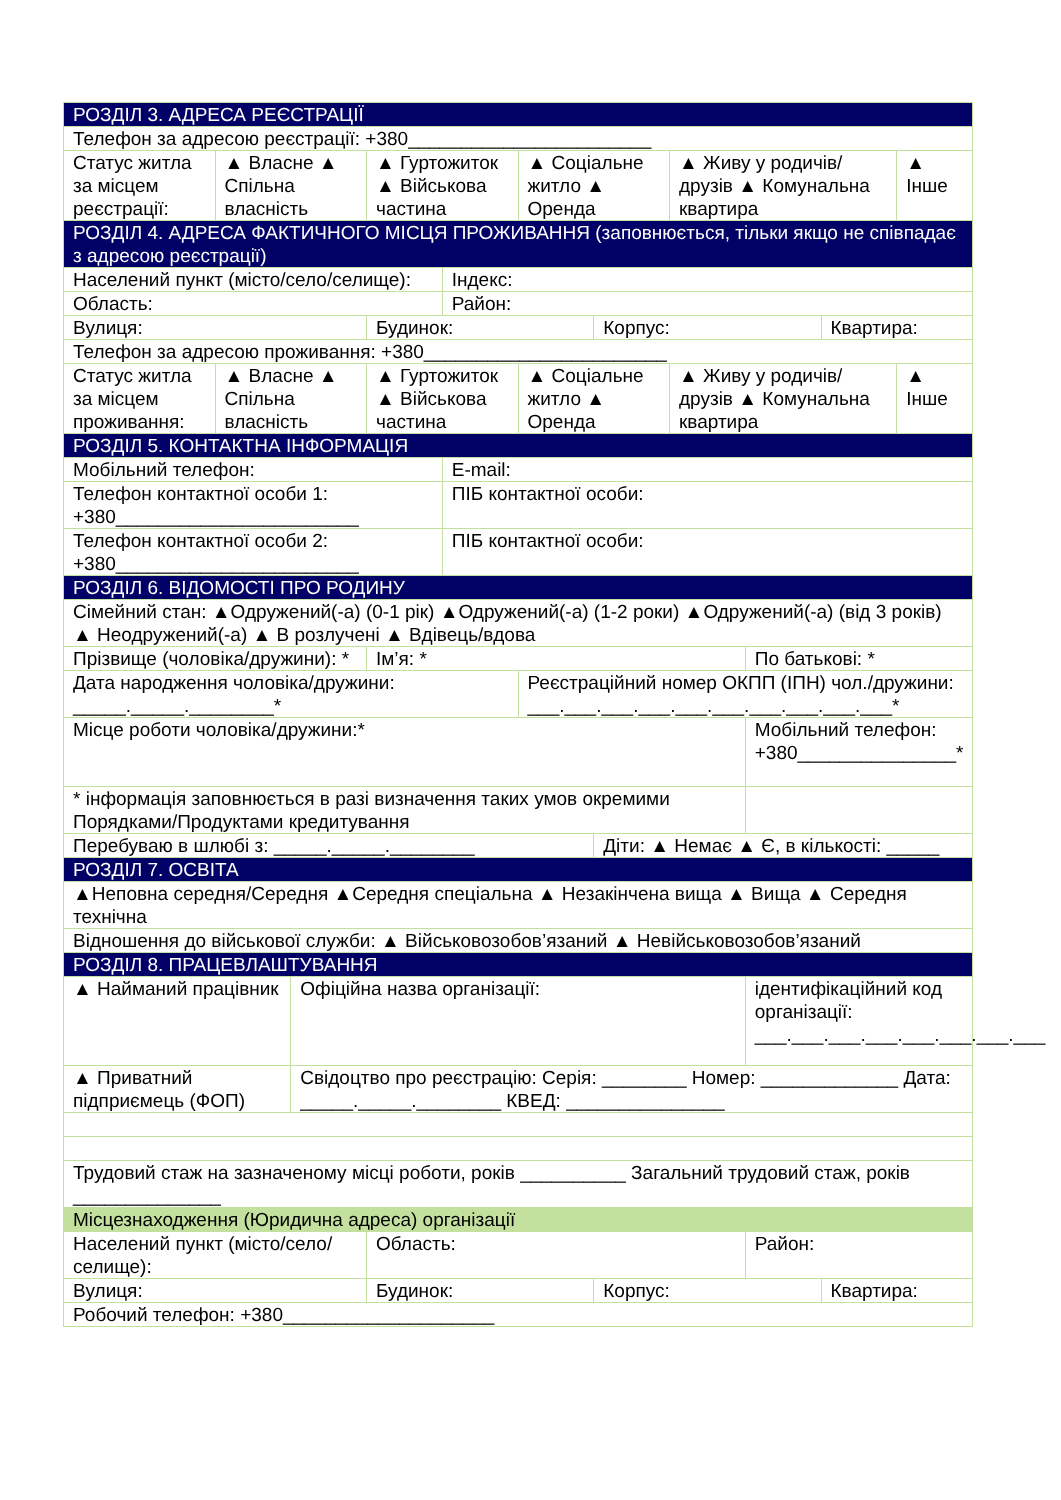| РОЗДІЛ 3. АДРЕСА РЕЄСТРАЦІЇ | | | | | | | | | | |
| --- | --- | --- | --- | --- | --- | --- | --- | --- | --- | --- |
| Телефон за адресою реєстрації: +380_______________________ | | | | | | | | | | |
| Статус житла за місцем реєстрації: | ▲ Власне ▲ Спільна власність | | ▲ Гуртожиток ▲ Військова частина | | ▲ Соціальне житло ▲ Оренда | | ▲ Живу у родичів/друзів ▲ Комунальна квартира | | | ▲ Інше |
| РОЗДІЛ 4. АДРЕСА ФАКТИЧНОГО МІСЦЯ ПРОЖИВАННЯ (заповнюється, тільки якщо не співпадає з адресою реєстрації) | | | | | | | | | | |
| Населений пункт (місто/село/селище): | | | | Індекс: | | | | | | |
| Область: | | | | Район: | | | | | | |
| Вулиця: | | | Будинок: | | | Корпус: | | | Квартира: | |
| Телефон за адресою проживання: +380_______________________ | | | | | | | | | | |
| Статус житла за місцем проживання: | ▲ Власне ▲ Спільна власність | | ▲ Гуртожиток ▲ Військова частина | | ▲ Соціальне житло ▲ Оренда | | ▲ Живу у родичів/друзів ▲ Комунальна квартира | | | ▲ Інше |
| РОЗДІЛ 5. КОНТАКТНА ІНФОРМАЦІЯ | | | | | | | | | | |
| Мобільний телефон: | | | | E-mail: | | | | | | |
| Телефон контактної особи 1: +380_______________________ | | | | ПІБ контактної особи: | | | | | | |
| Телефон контактної особи 2: +380_______________________ | | | | ПІБ контактної особи: | | | | | | |
| РОЗДІЛ 6. ВІДОМОСТІ ПРО РОДИНУ | | | | | | | | | | |
| Сімейний стан: ▲Одружений(-а) (0-1 рік) ▲Одружений(-а) (1-2 роки) ▲Одружений(-а) (від 3 років) ▲ Неодружений(-а) ▲ В розлучені ▲ Вдівець/вдова | | | | | | | | | | |
| Прізвище (чоловіка/дружини): * | | | Ім’я: * | | | | | По батькові: * | | |
| Дата народження чоловіка/дружини: _____._____.________* | | | | | Реєстраційний номер ОКПП (ІПН) чол./дружини: ___.___.___.___.___.___.___.___.___.___* | | | | | |
| Місце роботи чоловіка/дружини:* | | | | | | | | Мобільний телефон: +380_______________* | | |
| * інформація заповнюється в разі визначення таких умов окремими Порядками/Продуктами кредитування | | | | | | | | | | |
| Перебуваю в шлюбі з: _____._____.________ | | | | | | Діти: ▲ Немає ▲ Є, в кількості: _____ | | | | |
| РОЗДІЛ 7. ОСВІТА | | | | | | | | | | |
| ▲Неповна середня/Середня ▲Середня спеціальна ▲ Незакінчена вища ▲ Вища ▲ Середня технічна | | | | | | | | | | |
| Відношення до військової служби: ▲ Військовозобов’язаний ▲ Невійськовозобов’язаний | | | | | | | | | | |
| РОЗДІЛ 8. ПРАЦЕВЛАШТУВАННЯ | | | | | | | | | | |
| ▲ Найманий працівник | | Офіційна назва організації: | | | | | | ідентифікаційний код організації: ___.___.___.___.___.___.___.___ | | |
| ▲ Приватний підприємець (ФОП) | | Свідоцтво про реєстрацію: Серія: ________ Номер: _____________ Дата: _____._____.________ КВЕД: _______________ | | | | | | | | |
| Трудовий стаж на зазначеному місці роботи, років __________ Загальний трудовий стаж, років ______________ | | | | | | | | | | |
| Місцезнаходження (Юридична адреса) організації | | | | | | | | | | |
| Населений пункт (місто/село/селище): | | | Область: | | | | | Район: | | |
| Вулиця: | | | Будинок: | | | Корпус: | | | Квартира: | |
| Робочий телефон: +380____________________ | | | | | | | | | | |